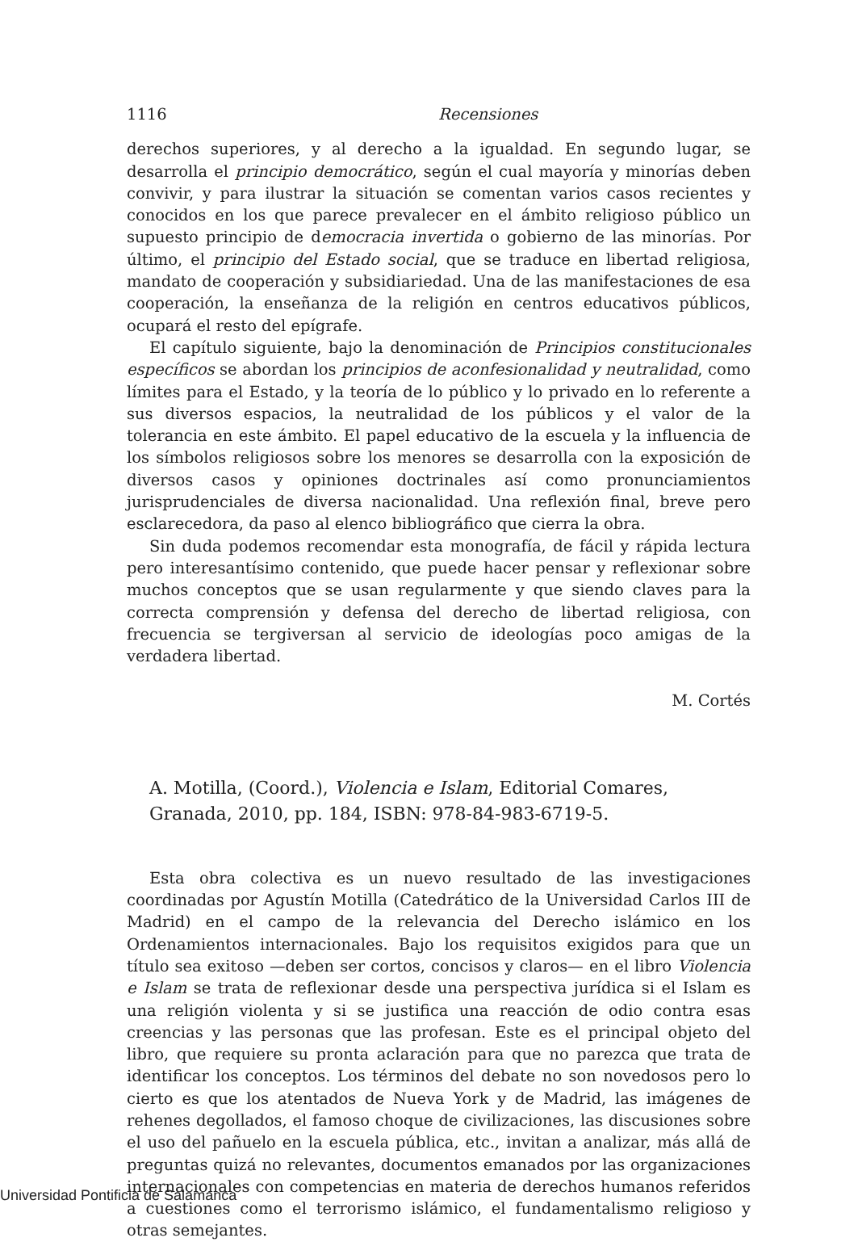1116 Recensiones
derechos superiores, y al derecho a la igualdad. En segundo lugar, se desarrolla el principio democrático, según el cual mayoría y minorías deben convivir, y para ilustrar la situación se comentan varios casos recientes y conocidos en los que parece prevalecer en el ámbito religioso público un supuesto principio de democracia invertida o gobierno de las minorías. Por último, el principio del Estado social, que se traduce en libertad religiosa, mandato de cooperación y subsidiariedad. Una de las manifestaciones de esa cooperación, la enseñanza de la religión en centros educativos públicos, ocupará el resto del epígrafe.
El capítulo siguiente, bajo la denominación de Principios constitucionales específicos se abordan los principios de aconfesionalidad y neutralidad, como límites para el Estado, y la teoría de lo público y lo privado en lo referente a sus diversos espacios, la neutralidad de los públicos y el valor de la tolerancia en este ámbito. El papel educativo de la escuela y la influencia de los símbolos religiosos sobre los menores se desarrolla con la exposición de diversos casos y opiniones doctrinales así como pronunciamientos jurisprudenciales de diversa nacionalidad. Una reflexión final, breve pero esclarecedora, da paso al elenco bibliográfico que cierra la obra.
Sin duda podemos recomendar esta monografía, de fácil y rápida lectura pero interesantísimo contenido, que puede hacer pensar y reflexionar sobre muchos conceptos que se usan regularmente y que siendo claves para la correcta comprensión y defensa del derecho de libertad religiosa, con frecuencia se tergiversan al servicio de ideologías poco amigas de la verdadera libertad.
M. Cortés
A. Motilla, (Coord.), Violencia e Islam, Editorial Comares, Granada, 2010, pp. 184, ISBN: 978-84-983-6719-5.
Esta obra colectiva es un nuevo resultado de las investigaciones coordinadas por Agustín Motilla (Catedrático de la Universidad Carlos III de Madrid) en el campo de la relevancia del Derecho islámico en los Ordenamientos internacionales. Bajo los requisitos exigidos para que un título sea exitoso —deben ser cortos, concisos y claros— en el libro Violencia e Islam se trata de reflexionar desde una perspectiva jurídica si el Islam es una religión violenta y si se justifica una reacción de odio contra esas creencias y las personas que las profesan. Este es el principal objeto del libro, que requiere su pronta aclaración para que no parezca que trata de identificar los conceptos. Los términos del debate no son novedosos pero lo cierto es que los atentados de Nueva York y de Madrid, las imágenes de rehenes degollados, el famoso choque de civilizaciones, las discusiones sobre el uso del pañuelo en la escuela pública, etc., invitan a analizar, más allá de preguntas quizá no relevantes, documentos emanados por las organizaciones internacionales con competencias en materia de derechos humanos referidos a cuestiones como el terrorismo islámico, el fundamentalismo religioso y otras semejantes.
Universidad Pontificia de Salamanca